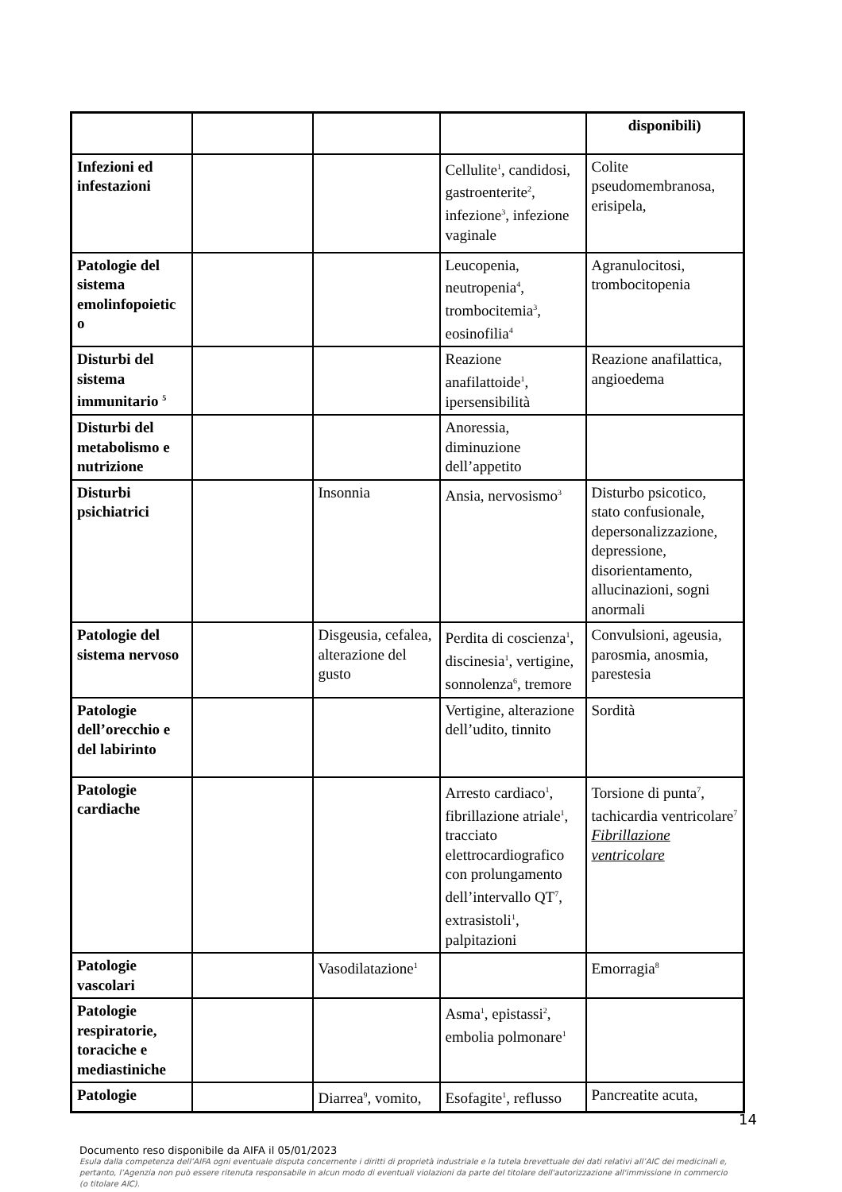| | | | | disponibili) |
| Infezioni ed infestazioni | | | Cellulite<sup>1</sup>, candidosi, gastroenterite<sup>2</sup>, infezione<sup>3</sup>, infezione vaginale | Colite pseudomembranosa, erisipela, |
| Patologie del sistema emolinfopoietic o | | | Leucopenia, neutropenia<sup>4</sup>, trombocitemia<sup>3</sup>, eosinofilia<sup>4</sup> | Agranulocitosi, trombocitopenia |
| Disturbi del sistema immunitario <sup>5</sup> | | | Reazione anafilattoide<sup>1</sup>, ipersensibilità | Reazione anafilattica, angioedema |
| Disturbi del metabolismo e nutrizione | | | Anoressia, diminuzione dell’appetito | |
| Disturbi psichiatrici | | Insonnia | Ansia, nervosismo<sup>3</sup> | Disturbo psicotico, stato confusionale, depersonalizzazione, depressione, disorientamento, allucinazioni, sogni anormali |
| Patologie del sistema nervoso | | Disgeusia, cefalea, alterazione del gusto | Perdita di coscienza<sup>1</sup>, discinesia<sup>1</sup>, vertigine, sonnolenza<sup>6</sup>, tremore | Convulsioni, ageusia, parosmia, anosmia, parestesia |
| Patologie dell’orecchio e del labirinto | | | Vertigine, alterazione dell’udito, tinnito | Sordità |
| Patologie cardiache | | | Arresto cardiaco<sup>1</sup>, fibrillazione atriale<sup>1</sup>, tracciato elettrocardiografico con prolungamento dell’intervallo QT<sup>7</sup>, extrasistoli<sup>1</sup>, palpitazioni | Torsione di punta<sup>7</sup>, tachicardia ventricolare<sup>7</sup> Fibrillazione ventricolare |
| Patologie vascolari | | Vasodilatazione<sup>1</sup> | | Emorragia<sup>8</sup> |
| Patologie respiratorie, toraciche e mediastiniche | | | Asma<sup>1</sup>, epistassi<sup>2</sup>, embolia polmonare<sup>1</sup> | |
| Patologie | | Diarrea<sup>9</sup>, vomito, | Esofagite<sup>1</sup>, reflusso | Pancreatite acuta, |
14
Documento reso disponibile da AIFA il 05/01/2023
Esula dalla competenza dell’AIFA ogni eventuale disputa concernente i diritti di proprietà industriale e la tutela brevettuale dei dati relativi all’AIC dei medicinali e, pertanto, l’Agenzia non può essere ritenuta responsabile in alcun modo di eventuali violazioni da parte del titolare dell'autorizzazione all'immissione in commercio (o titolare AIC).